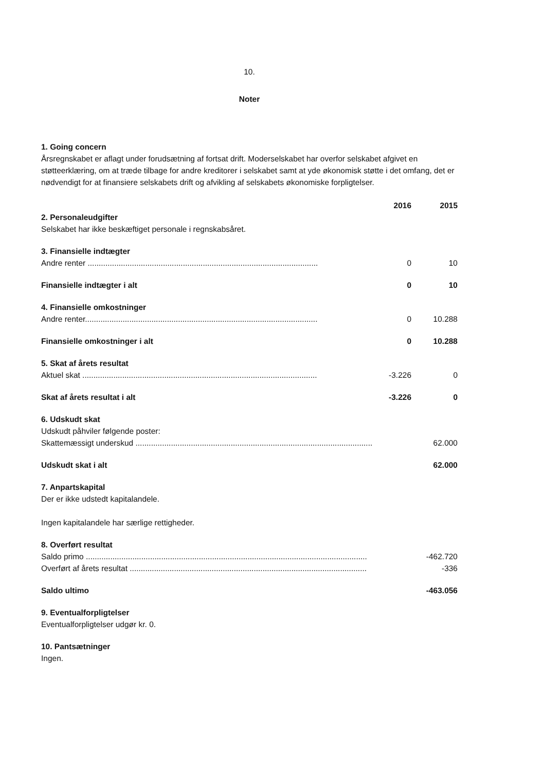10.
Noter
1. Going concern
Årsregnskabet er aflagt under forudsætning af fortsat drift. Moderselskabet har overfor selskabet afgivet en støtteerklæring, om at træde tilbage for andre kreditorer i selskabet samt at yde økonomisk støtte i det omfang, det er nødvendigt for at finansiere selskabets drift og afvikling af selskabets økonomiske forpligtelser.
| | 2016 | 2015 |
| --- | --- | --- |
| 2. Personaleudgifter Selskabet har ikke beskæftiget personale i regnskabsåret. | | |
| 3. Finansielle indtægter | | |
| Andre renter ........................................................................................................ | 0 | 10 |
| Finansielle indtægter i alt | 0 | 10 |
| 4. Finansielle omkostninger | | |
| Andre renter......................................................................................................... | 0 | 10.288 |
| Finansielle omkostninger i alt | 0 | 10.288 |
| 5. Skat af årets resultat | | |
| Aktuel skat .......................................................................................................... | -3.226 | 0 |
| Skat af årets resultat i alt | -3.226 | 0 |
| 6. Udskudt skat Udskudt påhviler følgende poster: | | |
| Skattemæssigt underskud ........................................................................................................... | | 62.000 |
| Udskudt skat i alt | | 62.000 |
| 7. Anpartskapital Der er ikke udstedt kapitalandele. Ingen kapitalandele har særlige rettigheder. | | |
| 8. Overført resultat | | |
| Saldo primo ............................................................................................................................... | | -462.720 |
| Overført af årets resultat ........................................................................................................... | | -336 |
| Saldo ultimo | | -463.056 |
| 9. Eventualforpligtelser Eventualforpligtelser udgør kr. 0. | | |
| 10. Pantsætninger Ingen. | | |